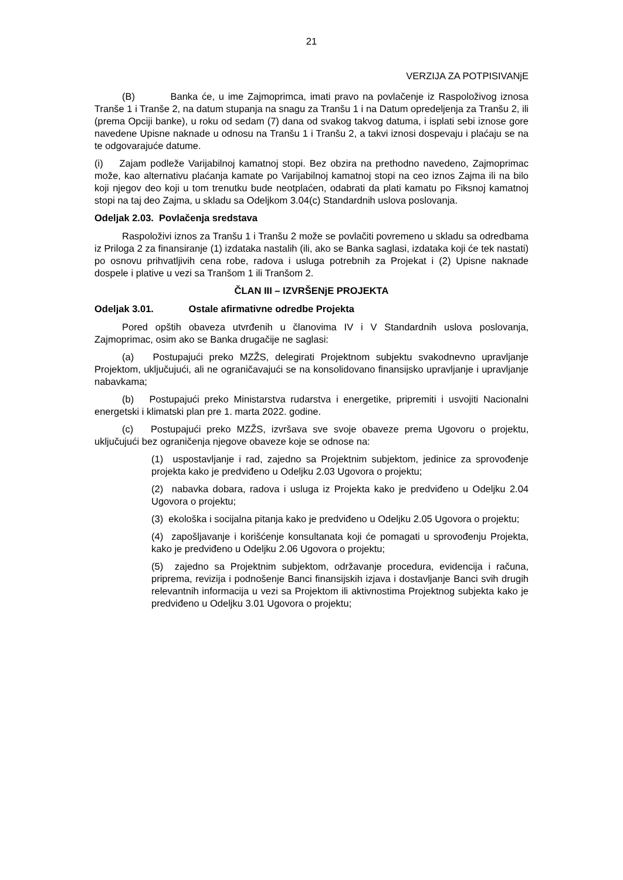21
VERZIJA ZA POTPISIVANjE
(B) Banka će, u ime Zajmoprimca, imati pravo na povlačenje iz Raspoloživog iznosa Tranše 1 i Tranše 2, na datum stupanja na snagu za Tranšu 1 i na Datum opredeljenja za Tranšu 2, ili (prema Opciji banke), u roku od sedam (7) dana od svakog takvog datuma, i isplati sebi iznose gore navedene Upisne naknade u odnosu na Tranšu 1 i Tranšu 2, a takvi iznosi dospevaju i plaćaju se na te odgovarajuće datume.
(i) Zajam podleže Varijabilnoj kamatnoj stopi. Bez obzira na prethodno navedeno, Zajmoprimac može, kao alternativu plaćanja kamate po Varijabilnoj kamatnoj stopi na ceo iznos Zajma ili na bilo koji njegov deo koji u tom trenutku bude neotplaćen, odabrati da plati kamatu po Fiksnoj kamatnoj stopi na taj deo Zajma, u skladu sa Odeljkom 3.04(c) Standardnih uslova poslovanja.
Odeljak 2.03. Povlačenja sredstava
Raspoloživi iznos za Tranšu 1 i Tranšu 2 može se povlačiti povremeno u skladu sa odredbama iz Priloga 2 za finansiranje (1) izdataka nastalih (ili, ako se Banka saglasi, izdataka koji će tek nastati) po osnovu prihvatljivih cena robe, radova i usluga potrebnih za Projekat i (2) Upisne naknade dospele i plative u vezi sa Tranšom 1 ili Tranšom 2.
ČLAN III – IZVRŠENjE PROJEKTA
Odeljak 3.01. Ostale afirmativne odredbe Projekta
Pored opštih obaveza utvrđenih u članovima IV i V Standardnih uslova poslovanja, Zajmoprimac, osim ako se Banka drugačije ne saglasi:
(a) Postupajući preko MZŽS, delegirati Projektnom subjektu svakodnevno upravljanje Projektom, uključujući, ali ne ograničavajući se na konsolidovano finansijsko upravljanje i upravljanje nabavkama;
(b) Postupajući preko Ministarstva rudarstva i energetike, pripremiti i usvojiti Nacionalni energetski i klimatski plan pre 1. marta 2022. godine.
(c) Postupajući preko MZŽS, izvršava sve svoje obaveze prema Ugovoru o projektu, uključujući bez ograničenja njegove obaveze koje se odnose na:
(1) uspostavljanje i rad, zajedno sa Projektnim subjektom, jedinice za sprovođenje projekta kako je predviđeno u Odeljku 2.03 Ugovora o projektu;
(2) nabavka dobara, radova i usluga iz Projekta kako je predviđeno u Odeljku 2.04 Ugovora o projektu;
(3) ekološka i socijalna pitanja kako je predviđeno u Odeljku 2.05 Ugovora o projektu;
(4) zapošljavanje i korišćenje konsultanata koji će pomagati u sprovođenju Projekta, kako je predviđeno u Odeljku 2.06 Ugovora o projektu;
(5) zajedno sa Projektnim subjektom, održavanje procedura, evidencija i računa, priprema, revizija i podnošenje Banci finansijskih izjava i dostavljanje Banci svih drugih relevantnih informacija u vezi sa Projektom ili aktivnostima Projektnog subjekta kako je predviđeno u Odeljku 3.01 Ugovora o projektu;